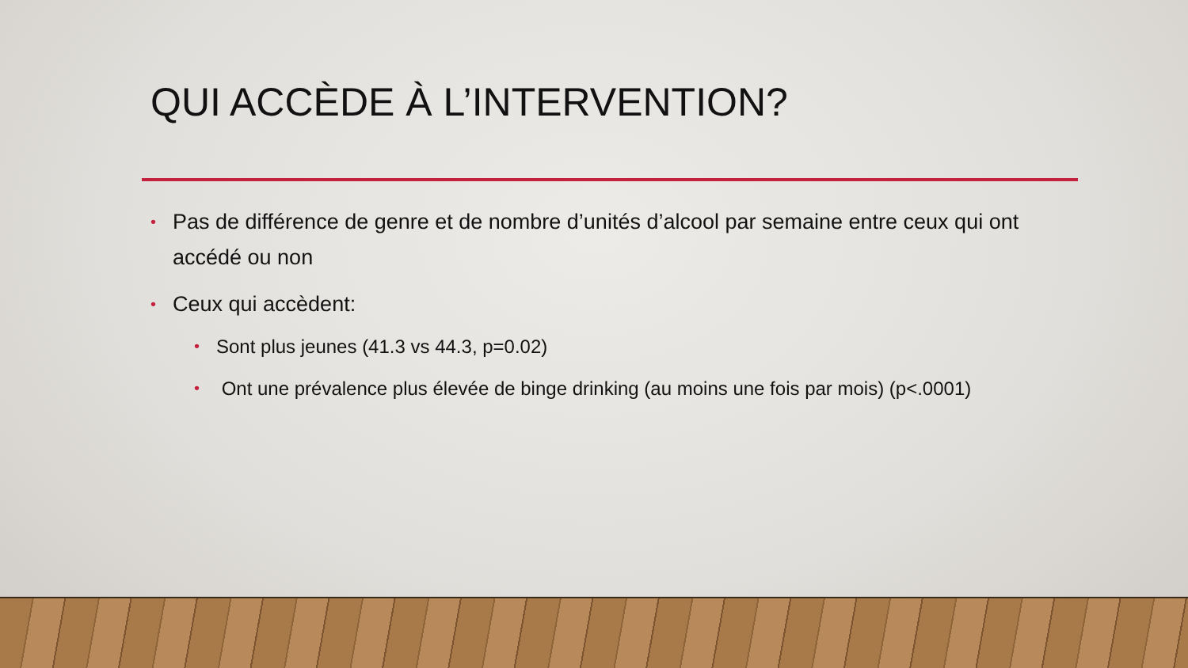QUI ACCÈDE À L’INTERVENTION?
• Pas de différence de genre et de nombre d’unités d’alcool par semaine entre ceux qui ont accédé ou non
• Ceux qui accèdent:
• Sont plus jeunes (41.3 vs 44.3, p=0.02)
• Ont une prévalence plus élevée de binge drinking (au moins une fois par mois) (p<.0001)